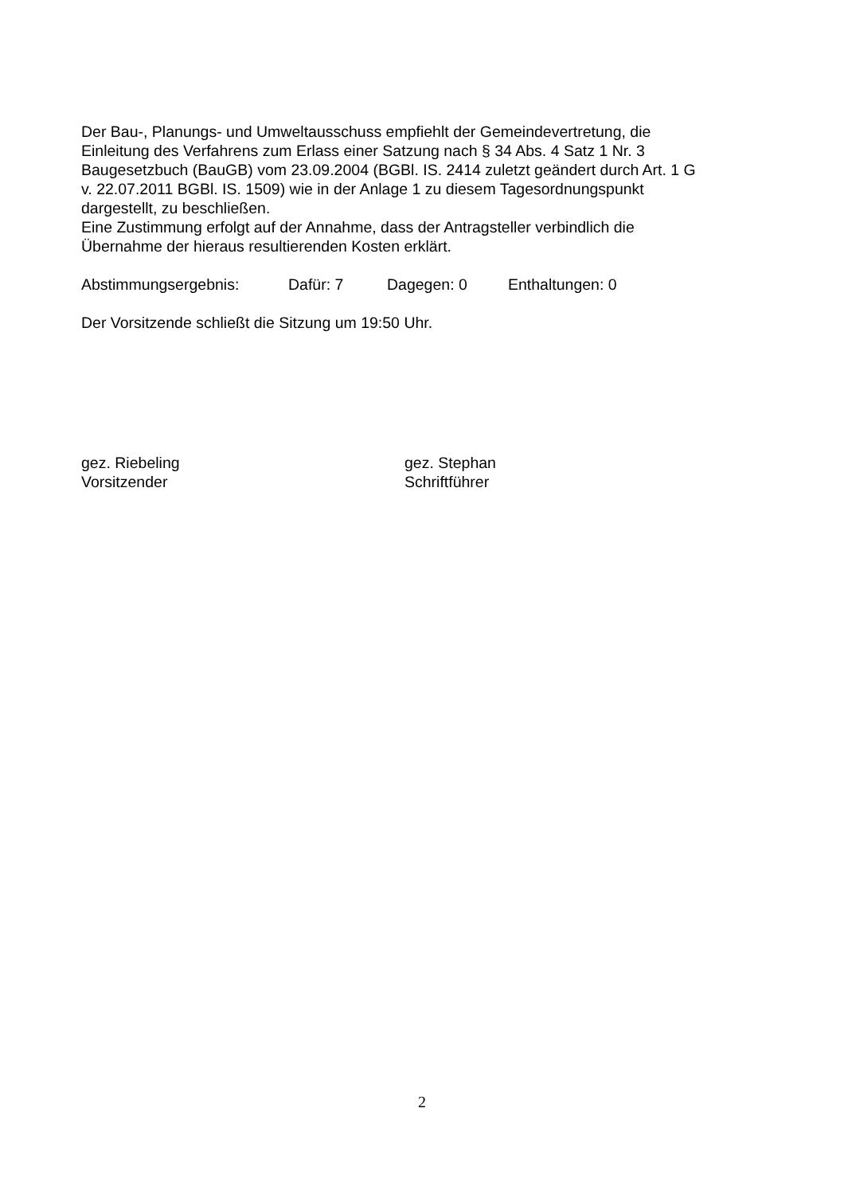Der Bau-, Planungs- und Umweltausschuss empfiehlt der Gemeindevertretung, die
Einleitung des Verfahrens zum Erlass einer Satzung nach § 34 Abs. 4 Satz 1 Nr. 3
Baugesetzbuch (BauGB) vom 23.09.2004 (BGBl. IS. 2414 zuletzt geändert durch Art. 1 G
v. 22.07.2011 BGBl. IS. 1509) wie in der Anlage 1 zu diesem Tagesordnungspunkt
dargestellt, zu beschließen.
Eine Zustimmung erfolgt auf der Annahme, dass der Antragsteller verbindlich die
Übernahme der hieraus resultierenden Kosten erklärt.
Abstimmungsergebnis: Dafür: 7 Dagegen: 0 Enthaltungen: 0
Der Vorsitzende schließt die Sitzung um 19:50 Uhr.
gez. Riebeling
Vorsitzender
gez. Stephan
Schriftführer
2